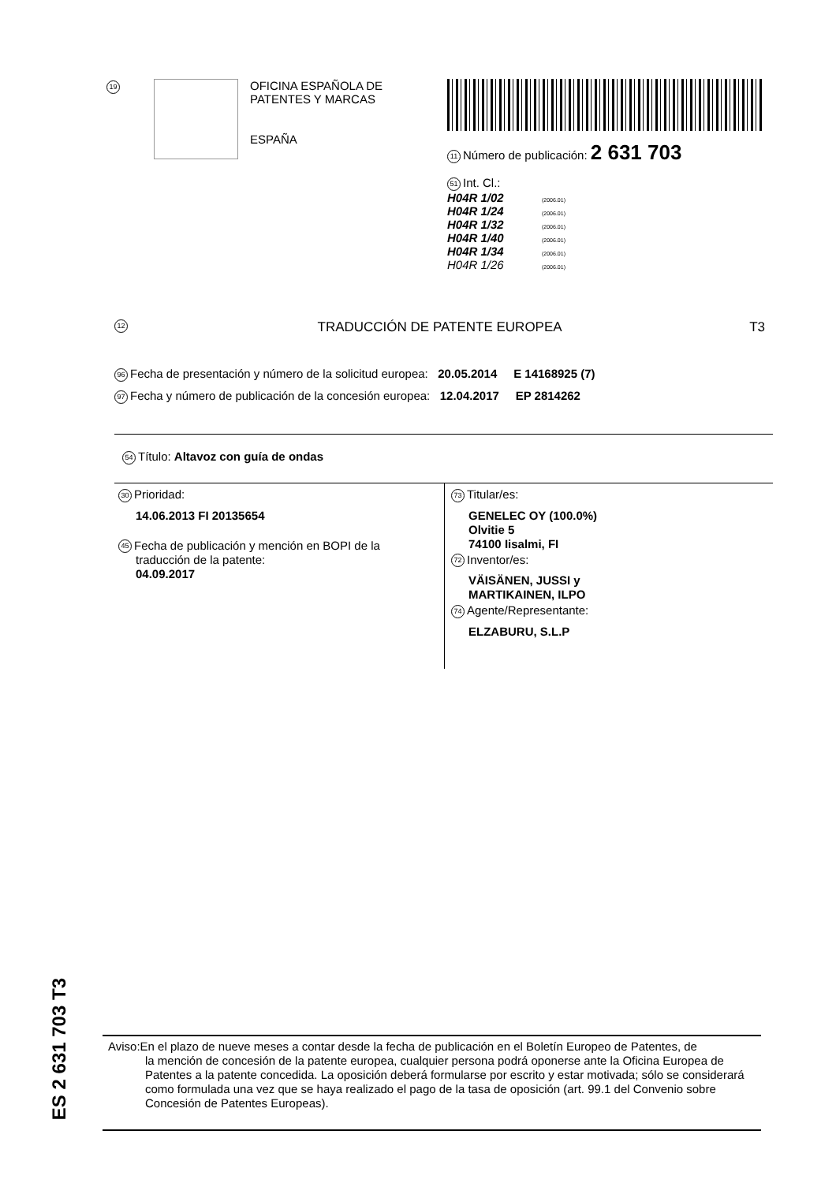19
OFICINA ESPAÑOLA DE
PATENTES Y MARCAS
ESPAÑA
11 Número de publicación: 2 631 703
51 Int. Cl.:
H04R 1/02 (2006.01)
H04R 1/24 (2006.01)
H04R 1/32 (2006.01)
H04R 1/40 (2006.01)
H04R 1/34 (2006.01)
H04R 1/26 (2006.01)
12 TRADUCCIÓN DE PATENTE EUROPEA T3
96 Fecha de presentación y número de la solicitud europea: 20.05.2014 E 14168925 (7)
97 Fecha y número de publicación de la concesión europea: 12.04.2017 EP 2814262
54 Título: Altavoz con guía de ondas
30 Prioridad:
14.06.2013 FI 20135654
45 Fecha de publicación y mención en BOPI de la
traducción de la patente:
04.09.2017
73 Titular/es:
GENELEC OY (100.0%)
Olvitie 5
74100 Iisalmi, FI
72 Inventor/es:
VÄISÄNEN, JUSSI y
MARTIKAINEN, ILPO
74 Agente/Representante:
ELZABURU, S.L.P
ES 2 631 703 T3
Aviso:En el plazo de nueve meses a contar desde la fecha de publicación en el Boletín Europeo de Patentes, de
la mención de concesión de la patente europea, cualquier persona podrá oponerse ante la Oficina Europea de Patentes a la patente concedida. La oposición deberá formularse por escrito y estar motivada; sólo se considerará como formulada una vez que se haya realizado el pago de la tasa de oposición (art. 99.1 del Convenio sobre Concesión de Patentes Europeas).